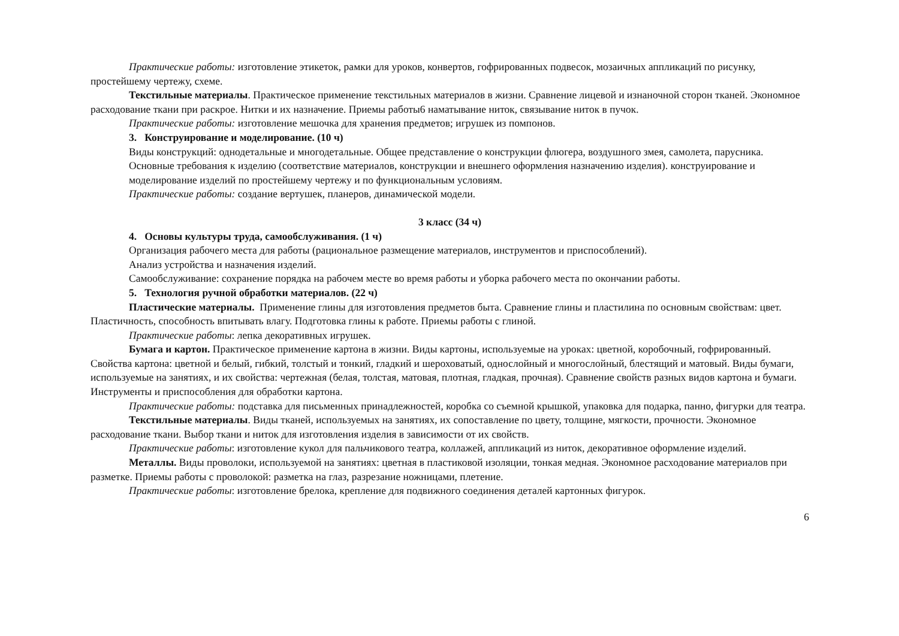Практические работы: изготовление этикеток, рамки для уроков, конвертов, гофрированных подвесок, мозаичных аппликаций по рисунку, простейшему чертежу, схеме.
Текстильные материалы. Практическое применение текстильных материалов в жизни. Сравнение лицевой и изнаночной сторон тканей. Экономное расходование ткани при раскрое. Нитки и их назначение. Приемы работы6 наматывание ниток, связывание ниток в пучок.
Практические работы: изготовление мешочка для хранения предметов; игрушек из помпонов.
3. Конструирование и моделирование. (10 ч)
Виды конструкций: однодетальные и многодетальные. Общее представление о конструкции флюгера, воздушного змея, самолета, парусника. Основные требования к изделию (соответствие материалов, конструкции и внешнего оформления назначению изделия). конструирование и моделирование изделий по простейшему чертежу и по функциональным условиям.
Практические работы: создание вертушек, планеров, динамической модели.
3 класс (34 ч)
4. Основы культуры труда, самообслуживания. (1 ч)
Организация рабочего места для работы (рациональное размещение материалов, инструментов и приспособлений).
Анализ устройства и назначения изделий.
Самообслуживание: сохранение порядка на рабочем месте во время работы и уборка рабочего места по окончании работы.
5. Технология ручной обработки материалов. (22 ч)
Пластические материалы. Применение глины для изготовления предметов быта. Сравнение глины и пластилина по основным свойствам: цвет. Пластичность, способность впитывать влагу. Подготовка глины к работе. Приемы работы с глиной.
Практические работы: лепка декоративных игрушек.
Бумага и картон. Практическое применение картона в жизни. Виды картоны, используемые на уроках: цветной, коробочный, гофрированный. Свойства картона: цветной и белый, гибкий, толстый и тонкий, гладкий и шероховатый, однослойный и многослойный, блестящий и матовый. Виды бумаги, используемые на занятиях, и их свойства: чертежная (белая, толстая, матовая, плотная, гладкая, прочная). Сравнение свойств разных видов картона и бумаги. Инструменты и приспособления для обработки картона.
Практические работы: подставка для письменных принадлежностей, коробка со съемной крышкой, упаковка для подарка, панно, фигурки для театра.
Текстильные материалы. Виды тканей, используемых на занятиях, их сопоставление по цвету, толщине, мягкости, прочности. Экономное расходование ткани. Выбор ткани и ниток для изготовления изделия в зависимости от их свойств.
Практические работы: изготовление кукол для пальчикового театра, коллажей, аппликаций из ниток, декоративное оформление изделий.
Металлы. Виды проволоки, используемой на занятиях: цветная в пластиковой изоляции, тонкая медная. Экономное расходование материалов при разметке. Приемы работы с проволокой: разметка на глаз, разрезание ножницами, плетение.
Практические работы: изготовление брелока, крепление для подвижного соединения деталей картонных фигурок.
6